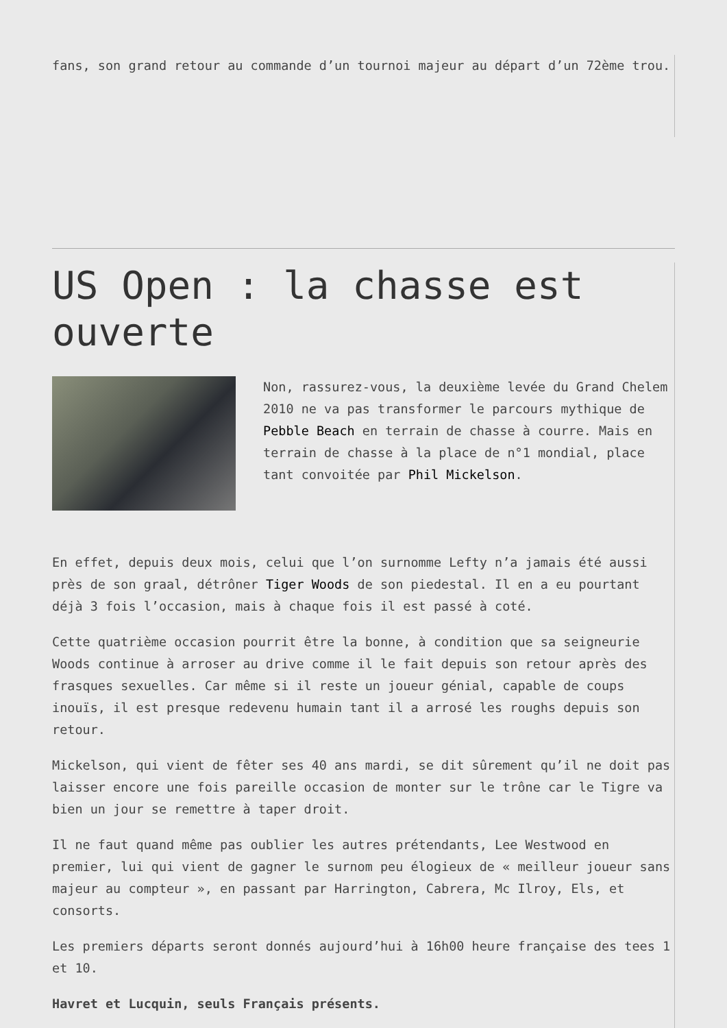fans, son grand retour au commande d’un tournoi majeur au départ d’un 72ème trou.
US Open : la chasse est ouverte
Non, rassurez-vous, la deuxième levée du Grand Chelem 2010 ne va pas transformer le parcours mythique de Pebble Beach en terrain de chasse à courre. Mais en terrain de chasse à la place de n°1 mondial, place tant convoitée par Phil Mickelson.
En effet, depuis deux mois, celui que l’on surnomme Lefty n’a jamais été aussi près de son graal, détrôner Tiger Woods de son piedestal. Il en a eu pourtant déjà 3 fois l’occasion, mais à chaque fois il est passé à coté.
Cette quatrième occasion pourrit être la bonne, à condition que sa seigneurie Woods continue à arroser au drive comme il le fait depuis son retour après des frasques sexuelles. Car même si il reste un joueur génial, capable de coups inouïs, il est presque redevenu humain tant il a arrosé les roughs depuis son retour.
Mickelson, qui vient de fêter ses 40 ans mardi, se dit sûrement qu’il ne doit pas laisser encore une fois pareille occasion de monter sur le trône car le Tigre va bien un jour se remettre à taper droit.
Il ne faut quand même pas oublier les autres prétendants, Lee Westwood en premier, lui qui vient de gagner le surnom peu élogieux de « meilleur joueur sans majeur au compteur », en passant par Harrington, Cabrera, Mc Ilroy, Els, et consorts.
Les premiers départs seront donnés aujourd’hui à 16h00 heure française des tees 1 et 10.
Havret et Lucquin, seuls Français présents.